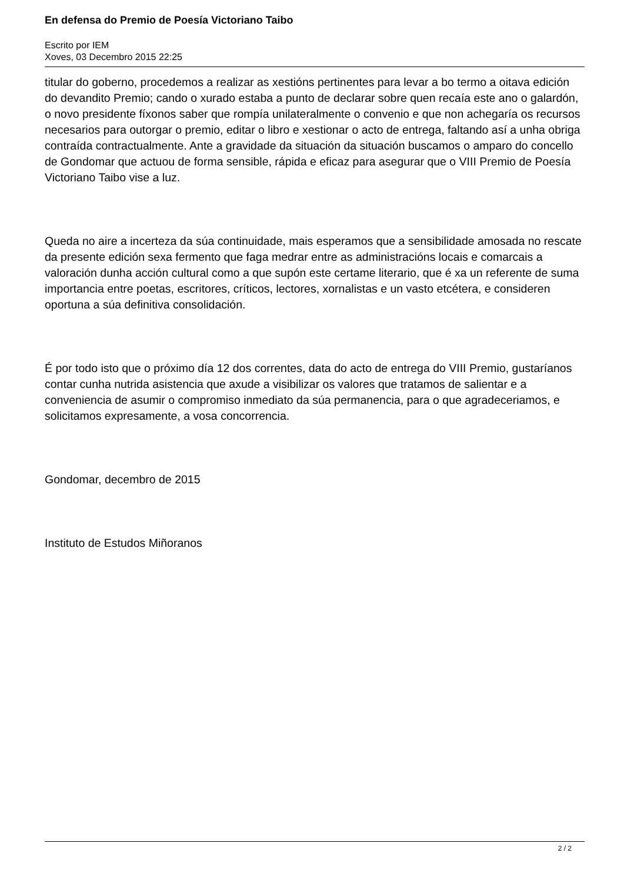En defensa do Premio de Poesía Victoriano Taibo
Escrito por IEM
Xoves, 03 Decembro 2015 22:25
titular do goberno, procedemos a realizar as xestións pertinentes para levar a bo termo a oitava edición do devandito Premio; cando o xurado estaba a punto de declarar sobre quen recaía este ano o galardón, o novo presidente fíxonos saber que rompía unilateralmente o convenio e que non achegaría os recursos necesarios para outorgar o premio, editar o libro e xestionar o acto de entrega, faltando así a unha obriga contraída contractualmente. Ante a gravidade da situación da situación buscamos o amparo do concello de Gondomar que actuou de forma sensible, rápida e eficaz para asegurar que o VIII Premio de Poesía Victoriano Taibo vise a luz.
Queda no aire a incerteza da súa continuidade, mais esperamos que a sensibilidade amosada no rescate da presente edición sexa fermento que faga medrar entre as administracións locais e comarcais a valoración dunha acción cultural como a que supón este certame literario, que é xa un referente de suma importancia entre poetas, escritores, críticos, lectores, xornalistas e un vasto etcétera, e consideren oportuna a súa definitiva consolidación.
É por todo isto que o próximo día 12 dos correntes, data do acto de entrega do VIII Premio, gustaríanos contar cunha nutrida asistencia que axude a visibilizar os valores que tratamos de salientar e a conveniencia de asumir o compromiso inmediato da súa permanencia, para o que agradeceriamos, e solicitamos expresamente, a vosa concorrencia.
Gondomar, decembro de 2015
Instituto de Estudos Miñoranos
2 / 2